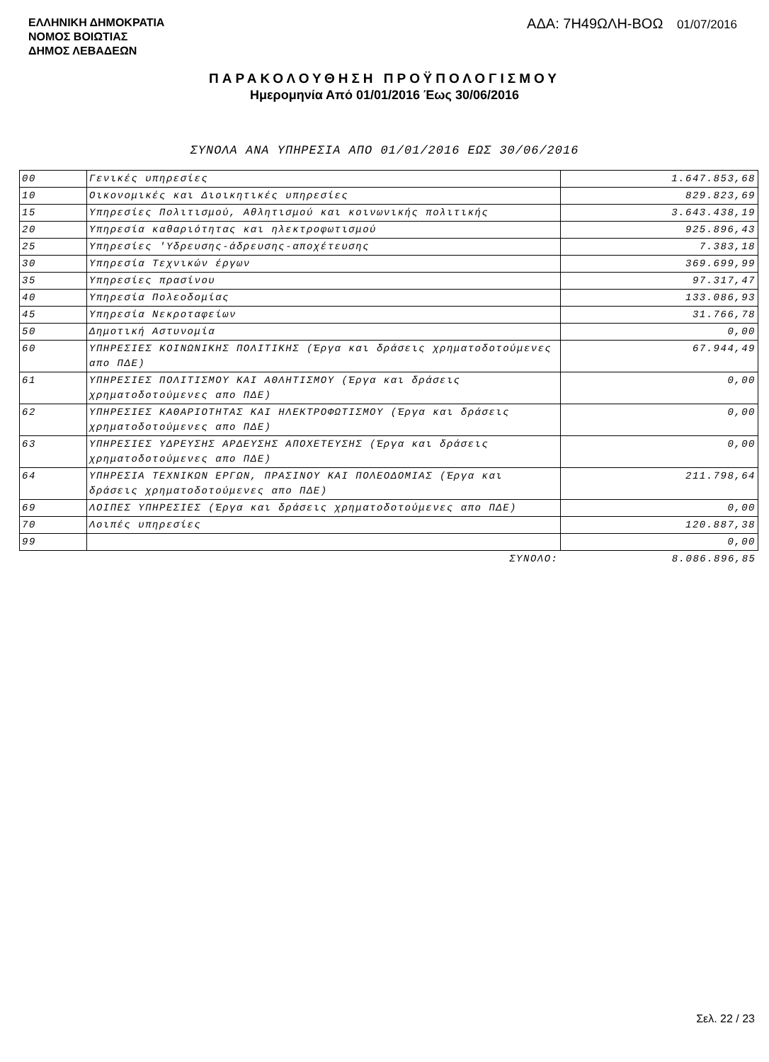ΕΛΛΗΝΙΚΗ ΔΗΜΟΚΡΑΤΙΑ
ΝΟΜΟΣ ΒΟΙΩΤΙΑΣ
ΔΗΜΟΣ ΛΕΒΑΔΕΩΝ
ΑΔΑ: 7Η49ΩΛΗ-ΒΟΩ 01/07/2016
ΠΑΡΑΚΟΛΟΥΘΗΣΗ ΠΡΟΫΠΟΛΟΓΙΣΜΟΥ
Ημερομηνία Από 01/01/2016 Έως 30/06/2016
ΣΥΝΟΛΑ ΑΝΑ ΥΠΗΡΕΣΙΑ ΑΠΟ 01/01/2016 ΕΩΣ 30/06/2016
| 00 | Γενικές υπηρεσίες | 1.647.853,68 |
| 10 | Οικονομικές και Διοικητικές υπηρεσίες | 829.823,69 |
| 15 | Υπηρεσίες Πολιτισμού, Αθλητισμού και κοινωνικής πολιτικής | 3.643.438,19 |
| 20 | Υπηρεσία καθαριότητας και ηλεκτροφωτισμού | 925.896,43 |
| 25 | Υπηρεσίες 'Υδρευσης-άδρευσης-αποχέτευσης | 7.383,18 |
| 30 | Υπηρεσία Τεχνικών έργων | 369.699,99 |
| 35 | Υπηρεσίες πρασίνου | 97.317,47 |
| 40 | Υπηρεσία Πολεοδομίας | 133.086,93 |
| 45 | Υπηρεσία Νεκροταφείων | 31.766,78 |
| 50 | Δημοτική Αστυνομία | 0,00 |
| 60 | ΥΠΗΡΕΣΙΕΣ ΚΟΙΝΩΝΙΚΗΣ ΠΟΛΙΤΙΚΗΣ (Έργα και δράσεις χρηματοδοτούμενες απο ΠΔΕ) | 67.944,49 |
| 61 | ΥΠΗΡΕΣΙΕΣ ΠΟΛΙΤΙΣΜΟΥ ΚΑΙ ΑΘΛΗΤΙΣΜΟΥ (Έργα και δράσεις χρηματοδοτούμενες απο ΠΔΕ) | 0,00 |
| 62 | ΥΠΗΡΕΣΙΕΣ ΚΑΘΑΡΙΟΤΗΤΑΣ ΚΑΙ ΗΛΕΚΤΡΟΦΩΤΙΣΜΟΥ (Έργα και δράσεις χρηματοδοτούμενες απο ΠΔΕ) | 0,00 |
| 63 | ΥΠΗΡΕΣΙΕΣ ΥΔΡΕΥΣΗΣ ΑΡΔΕΥΣΗΣ ΑΠΟΧΕΤΕΥΣΗΣ (Έργα και δράσεις χρηματοδοτούμενες απο ΠΔΕ) | 0,00 |
| 64 | ΥΠΗΡΕΣΙΑ ΤΕΧΝΙΚΩΝ ΕΡΓΩΝ, ΠΡΑΣΙΝΟΥ ΚΑΙ ΠΟΛΕΟΔΟΜΙΑΣ (Έργα και δράσεις χρηματοδοτούμενες απο ΠΔΕ) | 211.798,64 |
| 69 | ΛΟΙΠΕΣ ΥΠΗΡΕΣΙΕΣ (Έργα και δράσεις χρηματοδοτούμενες απο ΠΔΕ) | 0,00 |
| 70 | Λοιπές υπηρεσίες | 120.887,38 |
| 99 | | 0,00 |
| | ΣΥΝΟΛΟ: | 8.086.896,85 |
Σελ. 22 / 23